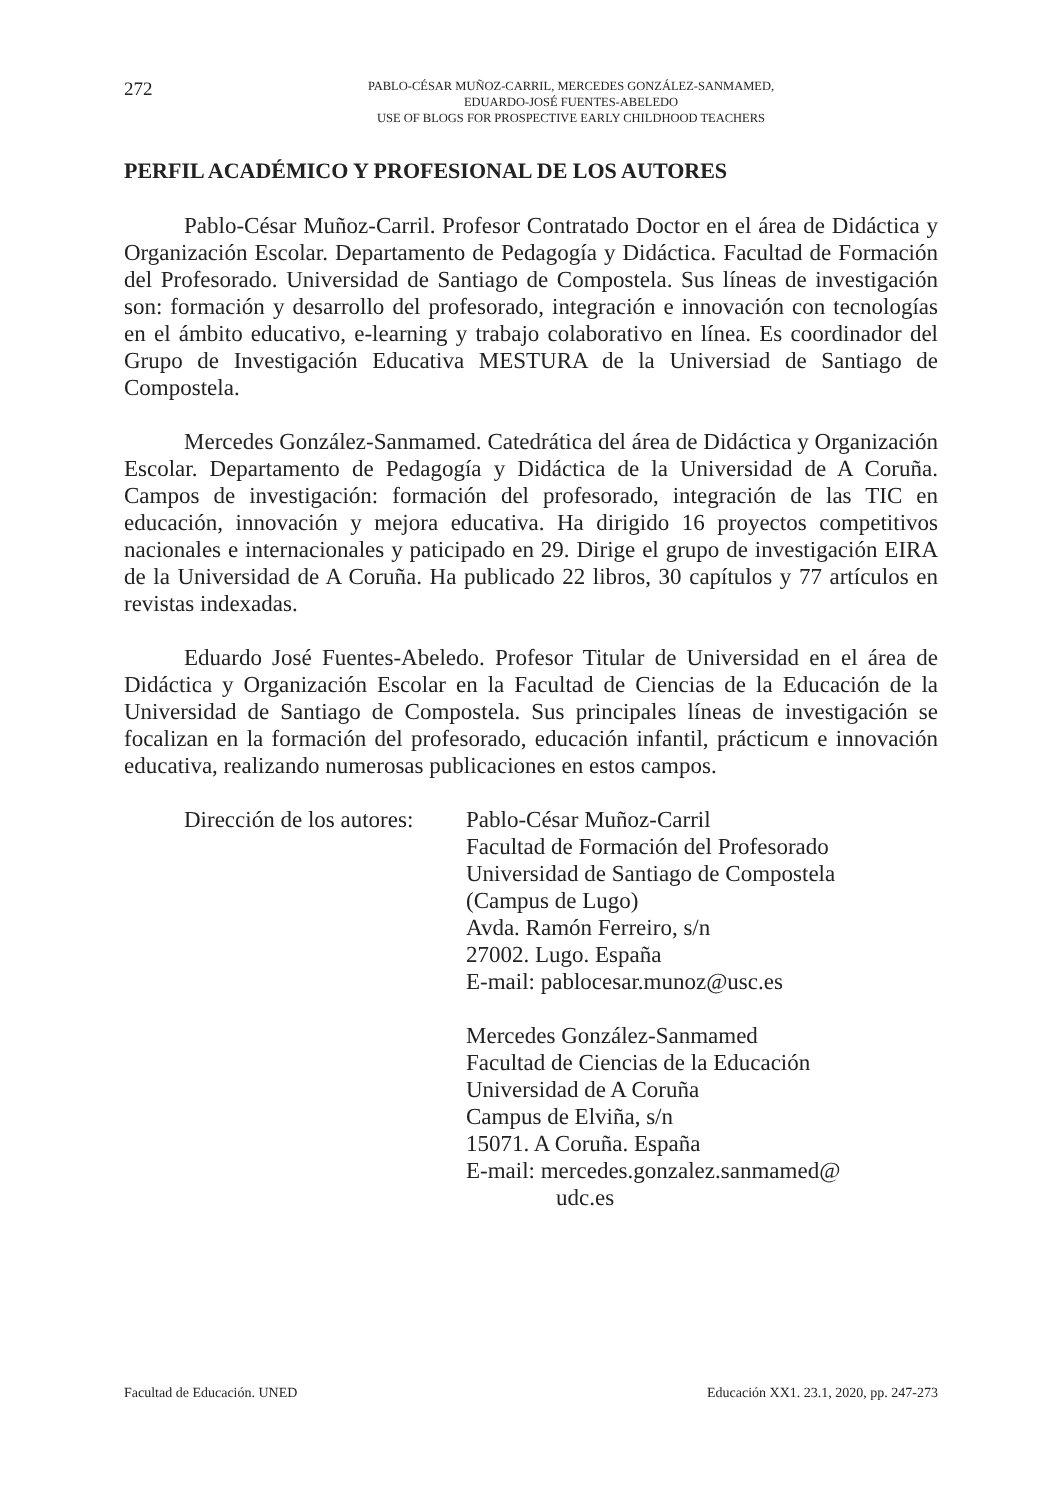272
PABLO-CÉSAR MUÑOZ-CARRIL, MERCEDES GONZÁLEZ-SANMAMED,
EDUARDO-JOSÉ FUENTES-ABELEDO
USE OF BLOGS FOR PROSPECTIVE EARLY CHILDHOOD TEACHERS
PERFIL ACADÉMICO Y PROFESIONAL DE LOS AUTORES
Pablo-César Muñoz-Carril. Profesor Contratado Doctor en el área de Didáctica y Organización Escolar. Departamento de Pedagogía y Didáctica. Facultad de Formación del Profesorado. Universidad de Santiago de Compostela. Sus líneas de investigación son: formación y desarrollo del profesorado, integración e innovación con tecnologías en el ámbito educativo, e-learning y trabajo colaborativo en línea. Es coordinador del Grupo de Investigación Educativa MESTURA de la Universiad de Santiago de Compostela.
Mercedes González-Sanmamed. Catedrática del área de Didáctica y Organización Escolar. Departamento de Pedagogía y Didáctica de la Universidad de A Coruña. Campos de investigación: formación del profesorado, integración de las TIC en educación, innovación y mejora educativa. Ha dirigido 16 proyectos competitivos nacionales e internacionales y paticipado en 29. Dirige el grupo de investigación EIRA de la Universidad de A Coruña. Ha publicado 22 libros, 30 capítulos y 77 artículos en revistas indexadas.
Eduardo José Fuentes-Abeledo. Profesor Titular de Universidad en el área de Didáctica y Organización Escolar en la Facultad de Ciencias de la Educación de la Universidad de Santiago de Compostela. Sus principales líneas de investigación se focalizan en la formación del profesorado, educación infantil, prácticum e innovación educativa, realizando numerosas publicaciones en estos campos.
Dirección de los autores:
Pablo-César Muñoz-Carril
Facultad de Formación del Profesorado
Universidad de Santiago de Compostela
(Campus de Lugo)
Avda. Ramón Ferreiro, s/n
27002. Lugo. España
E-mail: pablocesar.munoz@usc.es
Mercedes González-Sanmamed
Facultad de Ciencias de la Educación
Universidad de A Coruña
Campus de Elviña, s/n
15071. A Coruña. España
E-mail: mercedes.gonzalez.sanmamed@
udc.es
Facultad de Educación. UNED Educación XX1. 23.1, 2020, pp. 247-273